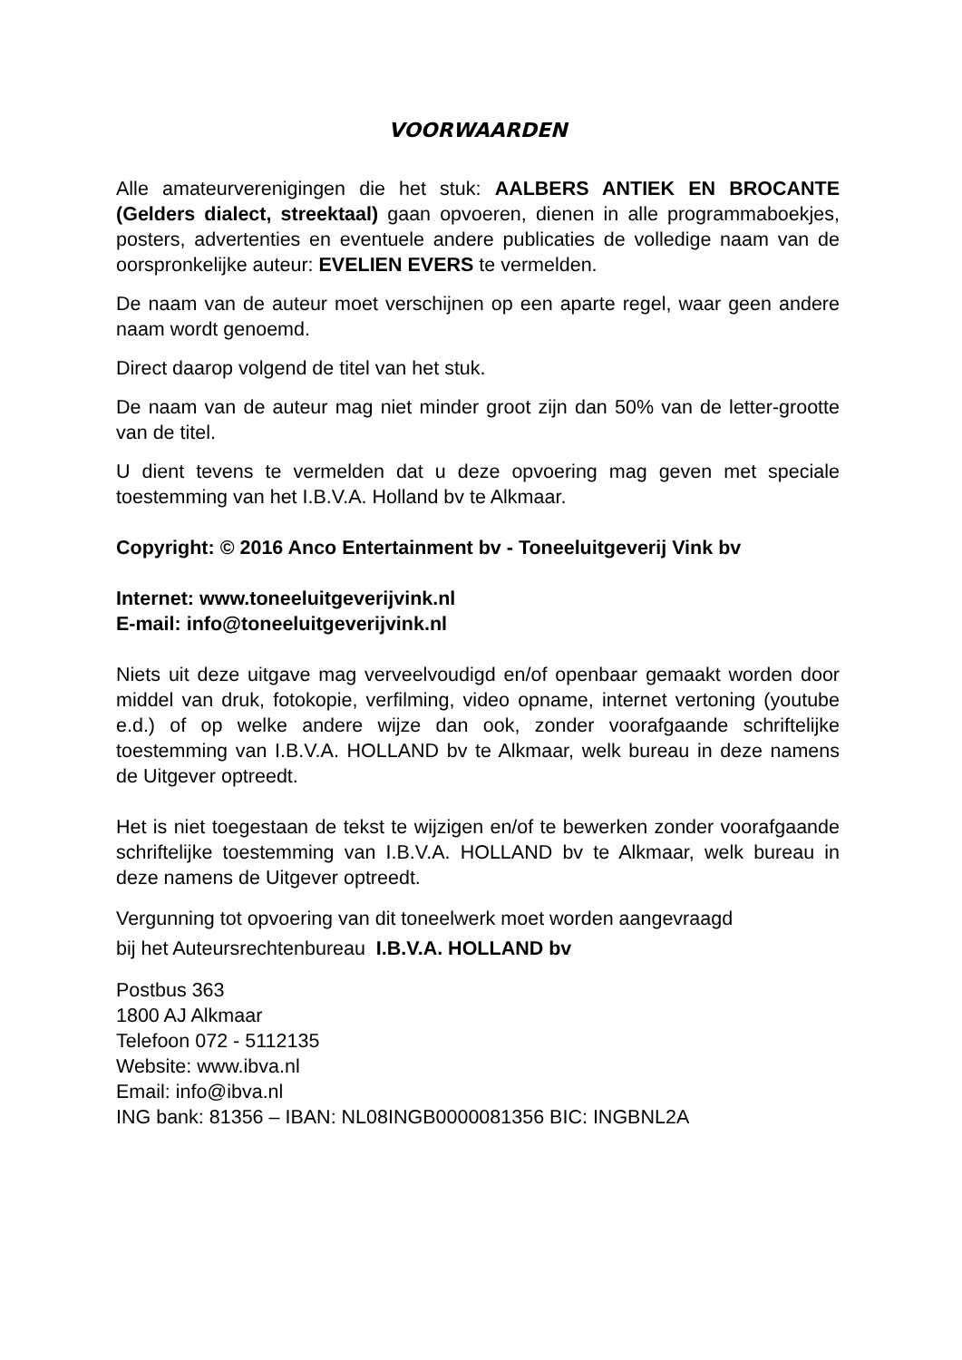VOORWAARDEN
Alle amateurverenigingen die het stuk: AALBERS ANTIEK EN BROCANTE (Gelders dialect, streektaal) gaan opvoeren, dienen in alle programmaboekjes, posters, advertenties en eventuele andere publicaties de volledige naam van de oorspronkelijke auteur: EVELIEN EVERS te vermelden.
De naam van de auteur moet verschijnen op een aparte regel, waar geen andere naam wordt genoemd.
Direct daarop volgend de titel van het stuk.
De naam van de auteur mag niet minder groot zijn dan 50% van de letter-grootte van de titel.
U dient tevens te vermelden dat u deze opvoering mag geven met speciale toestemming van het I.B.V.A. Holland bv te Alkmaar.
Copyright: © 2016 Anco Entertainment bv - Toneeluitgeverij Vink bv
Internet: www.toneeluitgeverijvink.nl
E-mail: info@toneeluitgeverijvink.nl
Niets uit deze uitgave mag verveelvoudigd en/of openbaar gemaakt worden door middel van druk, fotokopie, verfilming, video opname, internet vertoning (youtube e.d.) of op welke andere wijze dan ook, zonder voorafgaande schriftelijke toestemming van I.B.V.A. HOLLAND bv te Alkmaar, welk bureau in deze namens de Uitgever optreedt.
Het is niet toegestaan de tekst te wijzigen en/of te bewerken zonder voorafgaande schriftelijke toestemming van I.B.V.A. HOLLAND bv te Alkmaar, welk bureau in deze namens de Uitgever optreedt.
Vergunning tot opvoering van dit toneelwerk moet worden aangevraagd
bij het Auteursrechtenbureau I.B.V.A. HOLLAND bv
Postbus 363
1800 AJ Alkmaar
Telefoon 072 - 5112135
Website: www.ibva.nl
Email: info@ibva.nl
ING bank: 81356 – IBAN: NL08INGB0000081356 BIC: INGBNL2A